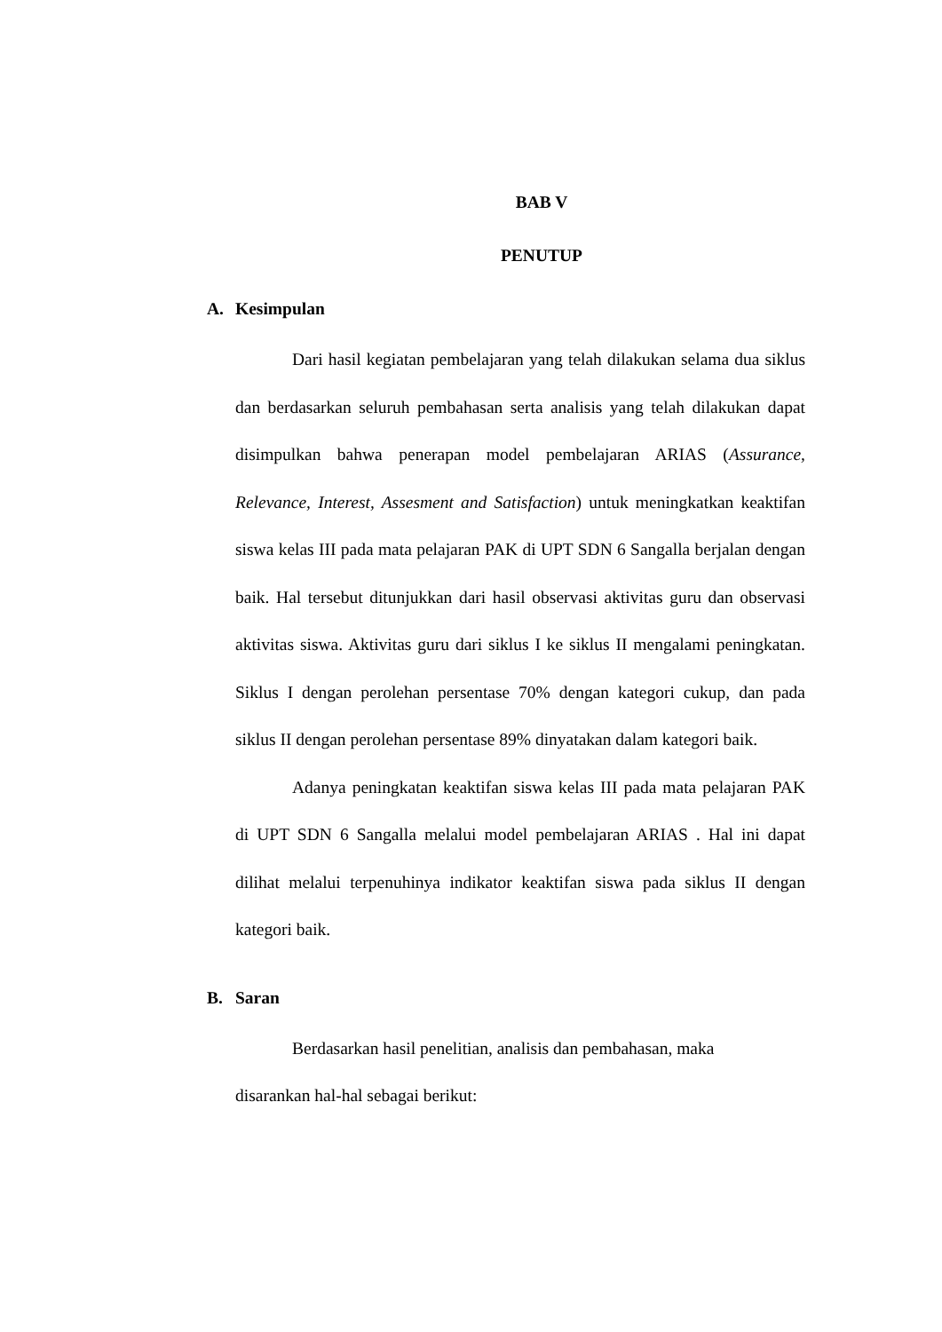BAB V
PENUTUP
A. Kesimpulan
Dari hasil kegiatan pembelajaran yang telah dilakukan selama dua siklus dan berdasarkan seluruh pembahasan serta analisis yang telah dilakukan dapat disimpulkan bahwa penerapan model pembelajaran ARIAS (Assurance, Relevance, Interest, Assesment and Satisfaction) untuk meningkatkan keaktifan siswa kelas III pada mata pelajaran PAK di UPT SDN 6 Sangalla berjalan dengan baik. Hal tersebut ditunjukkan dari hasil observasi aktivitas guru dan observasi aktivitas siswa. Aktivitas guru dari siklus I ke siklus II mengalami peningkatan. Siklus I dengan perolehan persentase 70% dengan kategori cukup, dan pada siklus II dengan perolehan persentase 89% dinyatakan dalam kategori baik.
Adanya peningkatan keaktifan siswa kelas III pada mata pelajaran PAK di UPT SDN 6 Sangalla melalui model pembelajaran ARIAS . Hal ini dapat dilihat melalui terpenuhinya indikator keaktifan siswa pada siklus II dengan kategori baik.
B. Saran
Berdasarkan hasil penelitian, analisis dan pembahasan, maka
disarankan hal-hal sebagai berikut: